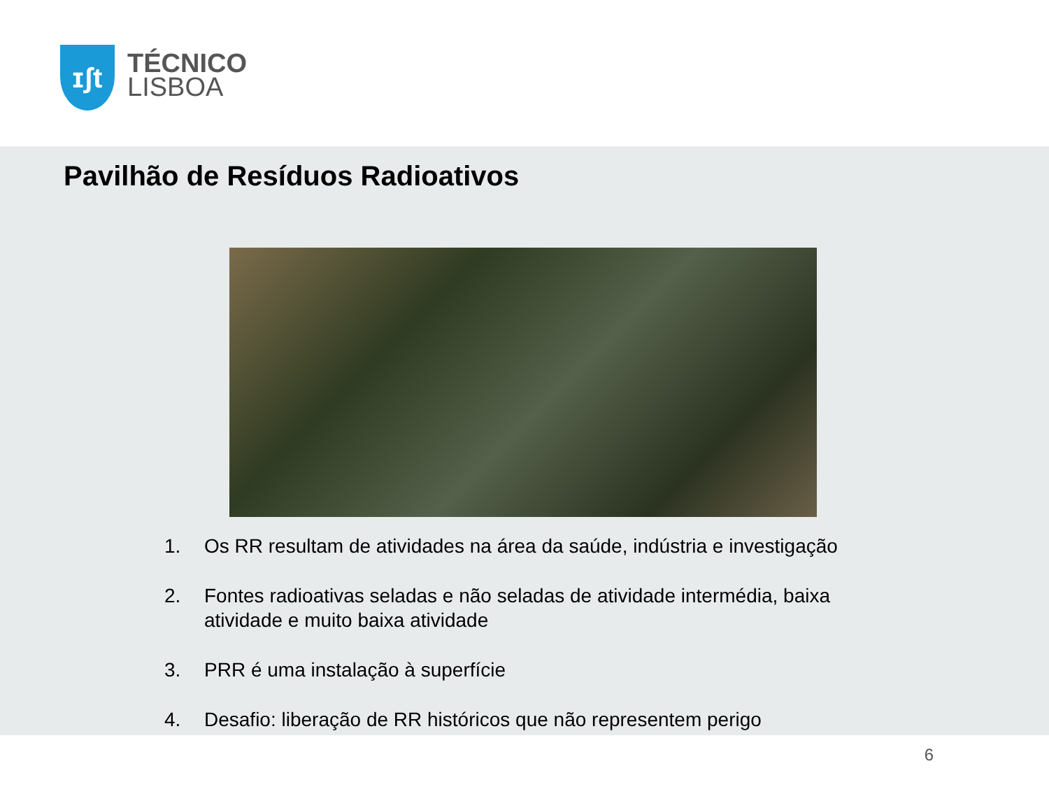ɪʃt
TÉCNICO
LISBOA
Pavilhão de Resíduos Radioativos
1. Os RR resultam de atividades na área da saúde, indústria e investigação
2. Fontes radioativas seladas e não seladas de atividade intermédia, baixa atividade e muito baixa atividade
3. PRR é uma instalação à superfície
4. Desafio: liberação de RR históricos que não representem perigo
6